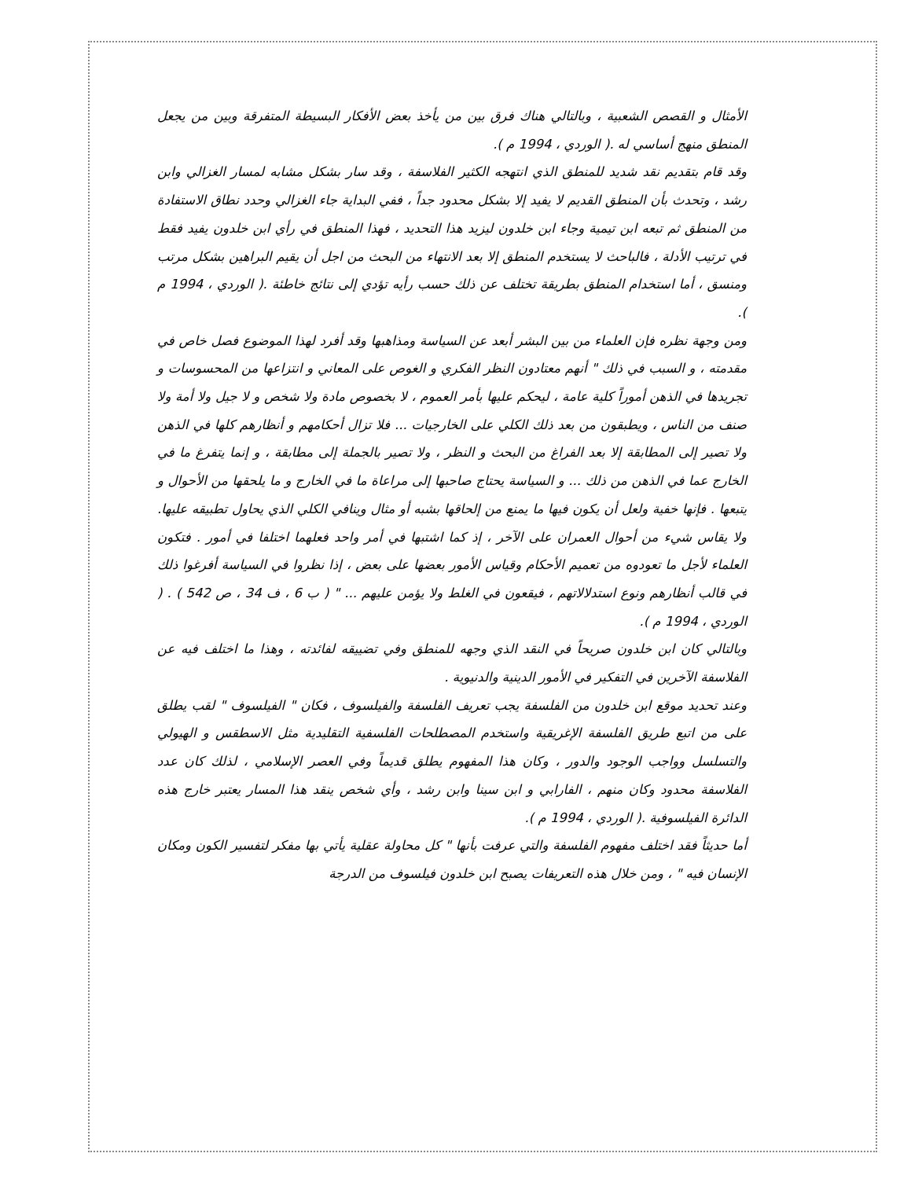الأمثال و القصص الشعبية ، وبالتالي هناك فرق بين من يأخذ بعض الأفكار البسيطة المتفرقة وبين من يجعل المنطق منهج أساسي له .( الوردي ، 1994 م ).
وقد قام بتقديم نقد شديد للمنطق الذي انتهجه الكثير الفلاسفة ، وقد سار بشكل مشابه لمسار الغزالي وابن رشد ، وتحدث بأن المنطق القديم لا يفيد إلا بشكل محدود جداً ، ففي البداية جاء الغزالي وحدد نطاق الاستفادة من المنطق ثم تبعه ابن تيمية وجاء ابن خلدون ليزيد هذا التحديد ، فهذا المنطق في رأي ابن خلدون يفيد فقط في ترتيب الأدلة ، فالباحث لا يستخدم المنطق إلا بعد الانتهاء من البحث من اجل أن يقيم البراهين بشكل مرتب ومنسق ، أما استخدام المنطق بطريقة تختلف عن ذلك حسب رأيه تؤدي إلى نتائج خاطئة .( الوردي ، 1994 م ).
ومن وجهة نظره فإن العلماء من بين البشر أبعد عن السياسة ومذاهبها وقد أفرد لهذا الموضوع فصل خاص في مقدمته ، و السبب في ذلك " أنهم معتادون النظر الفكري و الغوص على المعاني و انتزاعها من المحسوسات و تجريدها في الذهن أموراً كلية عامة ، ليحكم عليها بأمر العموم ، لا بخصوص مادة ولا شخص و لا جيل ولا أمة ولا صنف من الناس ، ويطبقون من بعد ذلك الكلي على الخارجيات ... فلا تزال أحكامهم و أنظارهم كلها في الذهن ولا تصير إلى المطابقة إلا بعد الفراغ من البحث و النظر ، ولا تصير بالجملة إلى مطابقة ، و إنما يتفرغ ما في الخارج عما في الذهن من ذلك ... و السياسة يحتاج صاحبها إلى مراعاة ما في الخارج و ما يلحقها من الأحوال و يتبعها . فإنها خفية ولعل أن يكون فيها ما يمنع من إلحاقها بشبه أو مثال وينافي الكلي الذي يحاول تطبيقه عليها. ولا يقاس شيء من أحوال العمران على الآخر ، إذ كما اشتبها في أمر واحد فعلهما اختلفا في أمور . فتكون العلماء لأجل ما تعودوه من تعميم الأحكام وقياس الأمور بعضها على بعض ، إذا نظروا في السياسة أفرغوا ذلك في قالب أنظارهم ونوع استدلالاتهم ، فيقعون في الغلط ولا يؤمن عليهم ... " ( ب 6 ، ف 34 ، ص 542 ) . ( الوردي ، 1994 م ).
وبالتالي كان ابن خلدون صريحاً في النقد الذي وجهه للمنطق وفي تضييقه لفائدته ، وهذا ما اختلف فيه عن الفلاسفة الآخرين في التفكير في الأمور الدينية والدنيوية .
وعند تحديد موقع ابن خلدون من الفلسفة يجب تعريف الفلسفة والفيلسوف ، فكان " الفيلسوف " لقب يطلق على من اتبع طريق الفلسفة الإغريقية واستخدم المصطلحات الفلسفية التقليدية مثل الاسطقس و الهيولي والتسلسل وواجب الوجود والدور ، وكان هذا المفهوم يطلق قديماً وفي العصر الإسلامي ، لذلك كان عدد الفلاسفة محدود وكان منهم ، الفارابي و ابن سينا وابن رشد ، وأي شخص ينقد هذا المسار يعتبر خارج هذه الدائرة الفيلسوفية .( الوردي ، 1994 م ).
أما حديثاً فقد اختلف مفهوم الفلسفة والتي عرفت بأنها " كل محاولة عقلية يأتي بها مفكر لتفسير الكون ومكان الإنسان فيه " ، ومن خلال هذه التعريفات يصبح ابن خلدون فيلسوف من الدرجة